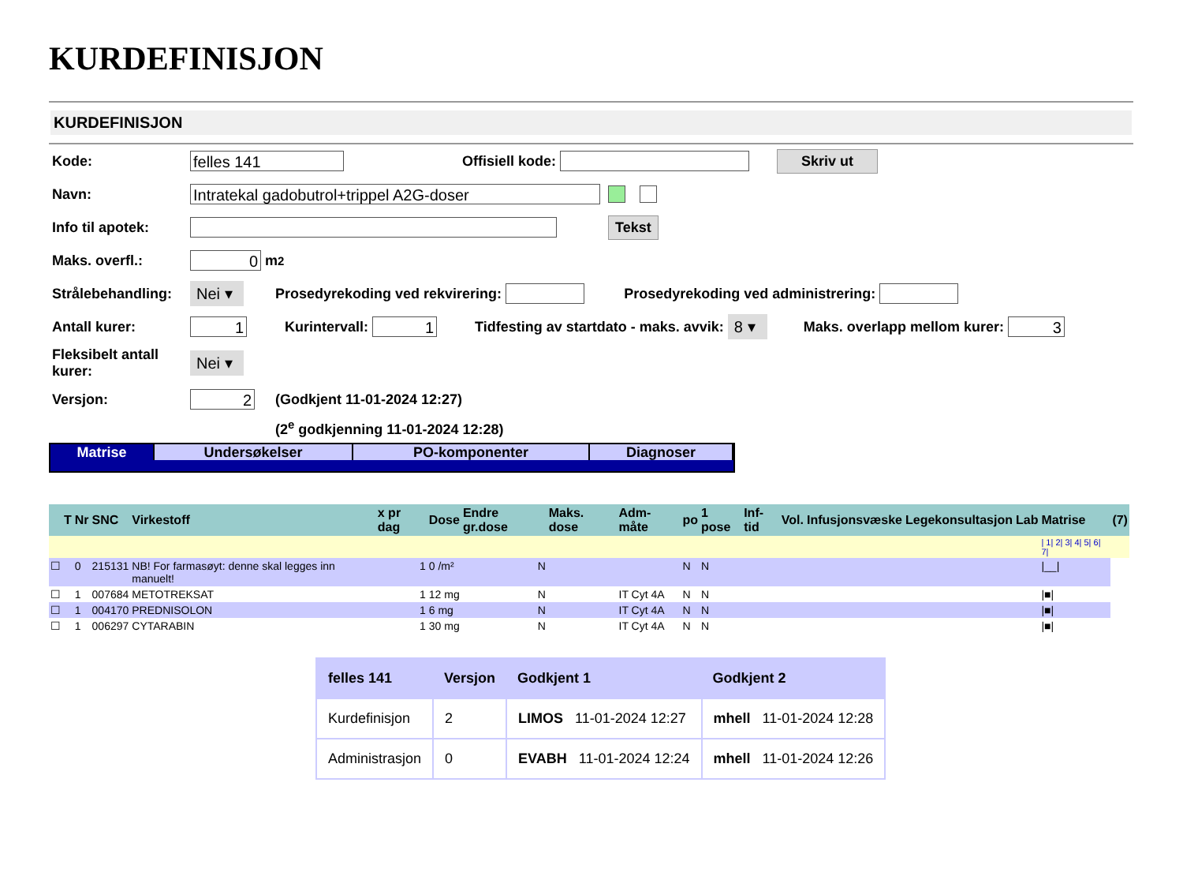KURDEFINISJON
KURDEFINISJON
Kode: felles 141 Offisiell kode: Skriv ut
Navn: Intratekal gadobutrol+trippel A2G-doser
Info til apotek: Tekst
Maks. overfl.: 0 m<sup>2</sup>
Strålebehandling: Nei ▾ Prosedyrekoding ved rekvirering: Prosedyrekoding ved administrering:
Antall kurer: 1 Kurintervall: 1 Tidfesting av startdato - maks. avvik: 8 ▾ Maks. overlapp mellom kurer: 3
Fleksibelt antall kurer: Nei ▾
Versjon: 2 (Godkjent 11-01-2024 12:27)
(2<sup>e</sup> godkjenning 11-01-2024 12:28)
Matrise Undersøkelser PO-komponenter Diagnoser
| | T | Nr | SNC | Virkestoff | x pr dag | Dose | Endre gr.dose | Maks. dose | Adm-måte | po | 1 pose | Inf-tid | Vol. | Infusjonsvæske | Legekonsultasjon | Lab | Matrise | (7) |
| --- | --- | --- | --- | --- | --- | --- | --- | --- | --- | --- | --- | --- | --- | --- | --- | --- | --- | --- |
| | | | | | | | | | | | | | | | | | / 1/ 2/ 3/ 4/ 5/ 6/ 7/ | |
| ☐ | | 0 | 215131 | NB! For farmasøyt: denne skal legges inn manuelt! | 1 | 0 /m² | N | | | N | N | | | | | | /__/ | |
| ☐ | | 1 | 007684 | METOTREKSAT | 1 | 12 mg | N | | IT Cyt 4A | N | N | | | | | | /■/ | |
| ☐ | | 1 | 004170 | PREDNISOLON | 1 | 6 mg | N | | IT Cyt 4A | N | N | | | | | | /■/ | |
| ☐ | | 1 | 006297 | CYTARABIN | 1 | 30 mg | N | | IT Cyt 4A | N | N | | | | | | /■/ | |
| felles 141 | Versjon | Godkjent 1 | Godkjent 2 |
| --- | --- | --- | --- |
| Kurdefinisjon | 2 | LIMOS 11-01-2024 12:27 | mhell 11-01-2024 12:28 |
| Administrasjon | 0 | EVABH 11-01-2024 12:24 | mhell 11-01-2024 12:26 |